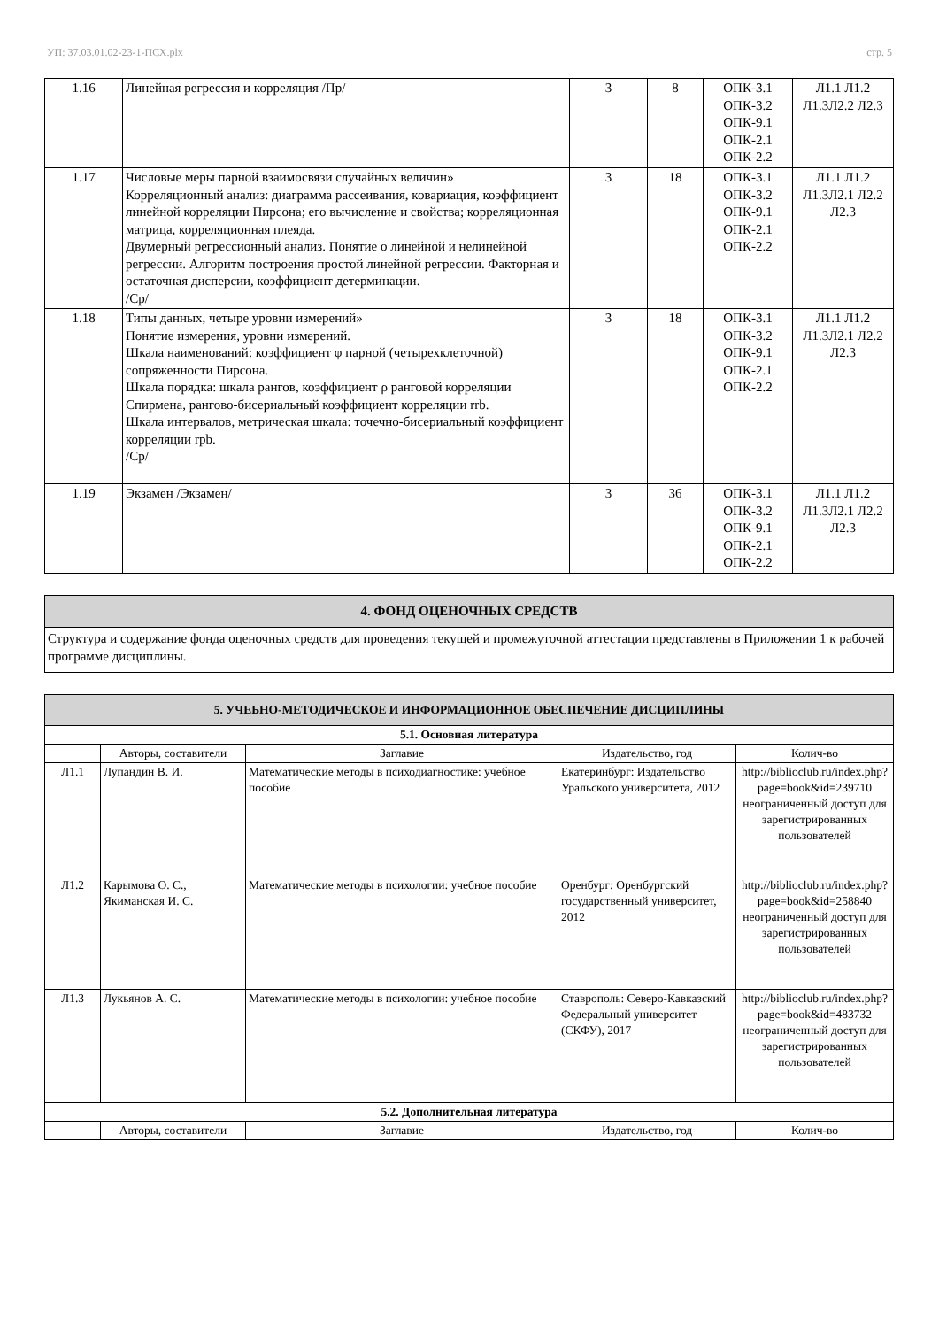УП: 37.03.01.02-23-1-ПСХ.plx стр. 5
| 1.16 | Линейная регрессия и корреляция /Пр/ | 3 | 8 | ОПК-3.1 ОПК-3.2 ОПК-9.1 ОПК-2.1 ОПК-2.2 | Л1.1 Л1.2 Л1.3Л2.2 Л2.3 |
| 1.17 | Числовые меры парной взаимосвязи случайных величин» Корреляционный анализ: диаграмма рассеивания, ковариация, коэффициент линейной корреляции Пирсона; его вычисление и свойства; корреляционная матрица, корреляционная плеяда. Двумерный регрессионный анализ. Понятие о линейной и нелинейной регрессии. Алгоритм построения простой линейной регрессии. Факторная и остаточная дисперсии, коэффициент детерминации. /Ср/ | 3 | 18 | ОПК-3.1 ОПК-3.2 ОПК-9.1 ОПК-2.1 ОПК-2.2 | Л1.1 Л1.2 Л1.3Л2.1 Л2.2 Л2.3 |
| 1.18 | Типы данных, четыре уровни измерений» Понятие измерения, уровни измерений. Шкала наименований: коэффициент φ парной (четырехклеточной) сопряженности Пирсона. Шкала порядка: шкала рангов, коэффициент ρ ранговой корреляции Спирмена, рангово-бисериальный коэффициент корреляции rrb. Шкала интервалов, метрическая шкала: точечно-бисериальный коэффициент корреляции rpb. /Ср/ | 3 | 18 | ОПК-3.1 ОПК-3.2 ОПК-9.1 ОПК-2.1 ОПК-2.2 | Л1.1 Л1.2 Л1.3Л2.1 Л2.2 Л2.3 |
| 1.19 | Экзамен /Экзамен/ | 3 | 36 | ОПК-3.1 ОПК-3.2 ОПК-9.1 ОПК-2.1 ОПК-2.2 | Л1.1 Л1.2 Л1.3Л2.1 Л2.2 Л2.3 |
| 4. ФОНД ОЦЕНОЧНЫХ СРЕДСТВ |
| Структура и содержание фонда оценочных средств для проведения текущей и промежуточной аттестации представлены в Приложении 1 к рабочей программе дисциплины. |
| 5. УЧЕБНО-МЕТОДИЧЕСКОЕ И ИНФОРМАЦИОННОЕ ОБЕСПЕЧЕНИЕ ДИСЦИПЛИНЫ | | | | |
| 5.1. Основная литература | | | | |
| | Авторы, составители | Заглавие | Издательство, год | Колич-во |
| Л1.1 | Лупандин В. И. | Математические методы в психодиагностике: учебное пособие | Екатеринбург: Издательство Уральского университета, 2012 | http://biblioclub.ru/index.php? page=book&id=239710 неограниченный доступ для зарегистрированных пользователей |
| Л1.2 | Карымова О. С., Якиманская И. С. | Математические методы в психологии: учебное пособие | Оренбург: Оренбургский государственный университет, 2012 | http://biblioclub.ru/index.php? page=book&id=258840 неограниченный доступ для зарегистрированных пользователей |
| Л1.3 | Лукьянов А. С. | Математические методы в психологии: учебное пособие | Ставрополь: Северо-Кавказский Федеральный университет (СКФУ), 2017 | http://biblioclub.ru/index.php? page=book&id=483732 неограниченный доступ для зарегистрированных пользователей |
| 5.2. Дополнительная литература | | | | |
| | Авторы, составители | Заглавие | Издательство, год | Колич-во |